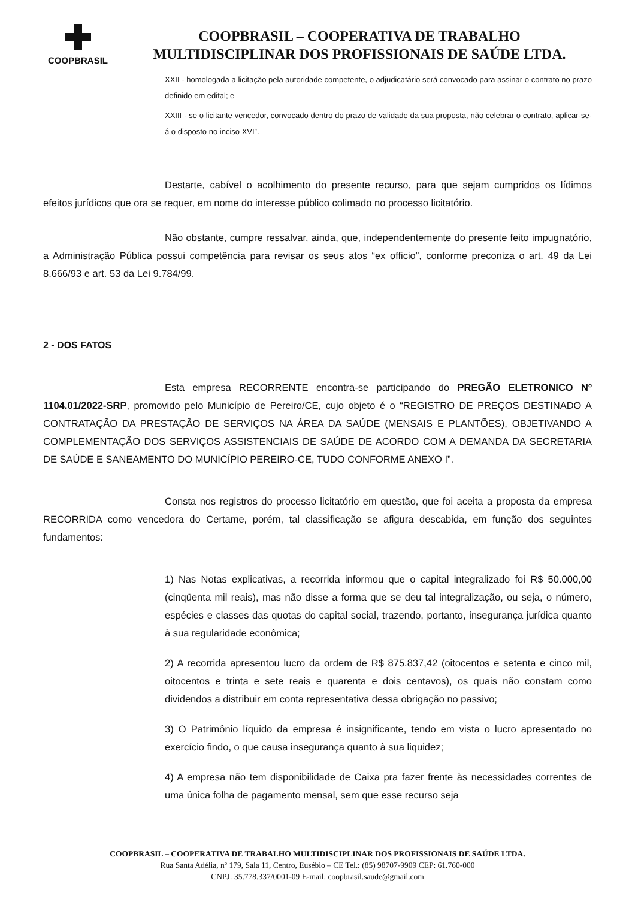COOPBRASIL
COOPBRASIL – COOPERATIVA DE TRABALHO
MULTIDISCIPLINAR DOS PROFISSIONAIS DE SAÚDE LTDA.
XXII - homologada a licitação pela autoridade competente, o adjudicatário será convocado para assinar o contrato no prazo definido em edital; e
XXIII - se o licitante vencedor, convocado dentro do prazo de validade da sua proposta, não celebrar o contrato, aplicar-se-á o disposto no inciso XVI”.
Destarte, cabível o acolhimento do presente recurso, para que sejam cumpridos os lídimos efeitos jurídicos que ora se requer, em nome do interesse público colimado no processo licitatório.
Não obstante, cumpre ressalvar, ainda, que, independentemente do presente feito impugnatório, a Administração Pública possui competência para revisar os seus atos “ex officio”, conforme preconiza o art. 49 da Lei 8.666/93 e art. 53 da Lei 9.784/99.
2 - DOS FATOS
Esta empresa RECORRENTE encontra-se participando do PREGÃO ELETRONICO Nº 1104.01/2022-SRP, promovido pelo Município de Pereiro/CE, cujo objeto é o “REGISTRO DE PREÇOS DESTINADO A CONTRATAÇÃO DA PRESTAÇÃO DE SERVIÇOS NA ÁREA DA SAÚDE (MENSAIS E PLANTÕES), OBJETIVANDO A COMPLEMENTAÇÃO DOS SERVIÇOS ASSISTENCIAIS DE SAÚDE DE ACORDO COM A DEMANDA DA SECRETARIA DE SAÚDE E SANEAMENTO DO MUNICÍPIO PEREIRO-CE, TUDO CONFORME ANEXO I”.
Consta nos registros do processo licitatório em questão, que foi aceita a proposta da empresa RECORRIDA como vencedora do Certame, porém, tal classificação se afigura descabida, em função dos seguintes fundamentos:
1) Nas Notas explicativas, a recorrida informou que o capital integralizado foi R$ 50.000,00 (cinqüenta mil reais), mas não disse a forma que se deu tal integralização, ou seja, o número, espécies e classes das quotas do capital social, trazendo, portanto, insegurança jurídica quanto à sua regularidade econômica;
2) A recorrida apresentou lucro da ordem de R$ 875.837,42 (oitocentos e setenta e cinco mil, oitocentos e trinta e sete reais e quarenta e dois centavos), os quais não constam como dividendos a distribuir em conta representativa dessa obrigação no passivo;
3) O Patrimônio líquido da empresa é insignificante, tendo em vista o lucro apresentado no exercício findo, o que causa insegurança quanto à sua liquidez;
4) A empresa não tem disponibilidade de Caixa pra fazer frente às necessidades correntes de uma única folha de pagamento mensal, sem que esse recurso seja
COOPBRASIL – COOPERATIVA DE TRABALHO MULTIDISCIPLINAR DOS PROFISSIONAIS DE SAÚDE LTDA.
Rua Santa Adélia, nº 179, Sala 11, Centro, Eusébio – CE Tel.: (85) 98707-9909 CEP: 61.760-000
CNPJ: 35.778.337/0001-09 E-mail: coopbrasil.saude@gmail.com